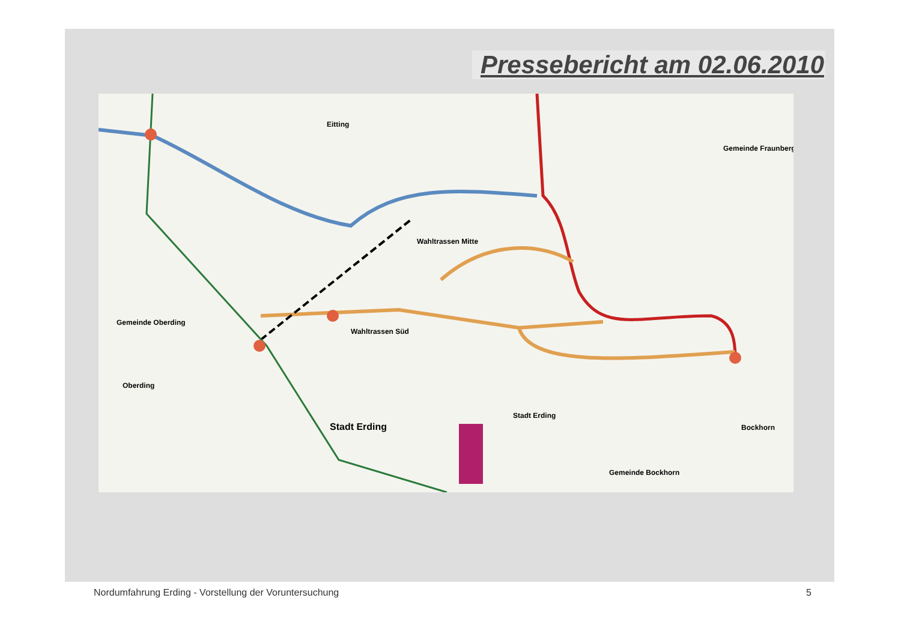Pressebericht am 02.06.2010
Stadt Erding
Wahltrassen Mitte
Wahltrassen Süd
Gemeinde Oberding
Oberding
Gemeinde Fraunberg
Bockhorn
Gemeinde Bockhorn
Stadt Erding
Eitting
Nordumfahrung Erding - Vorstellung der Voruntersuchung 5